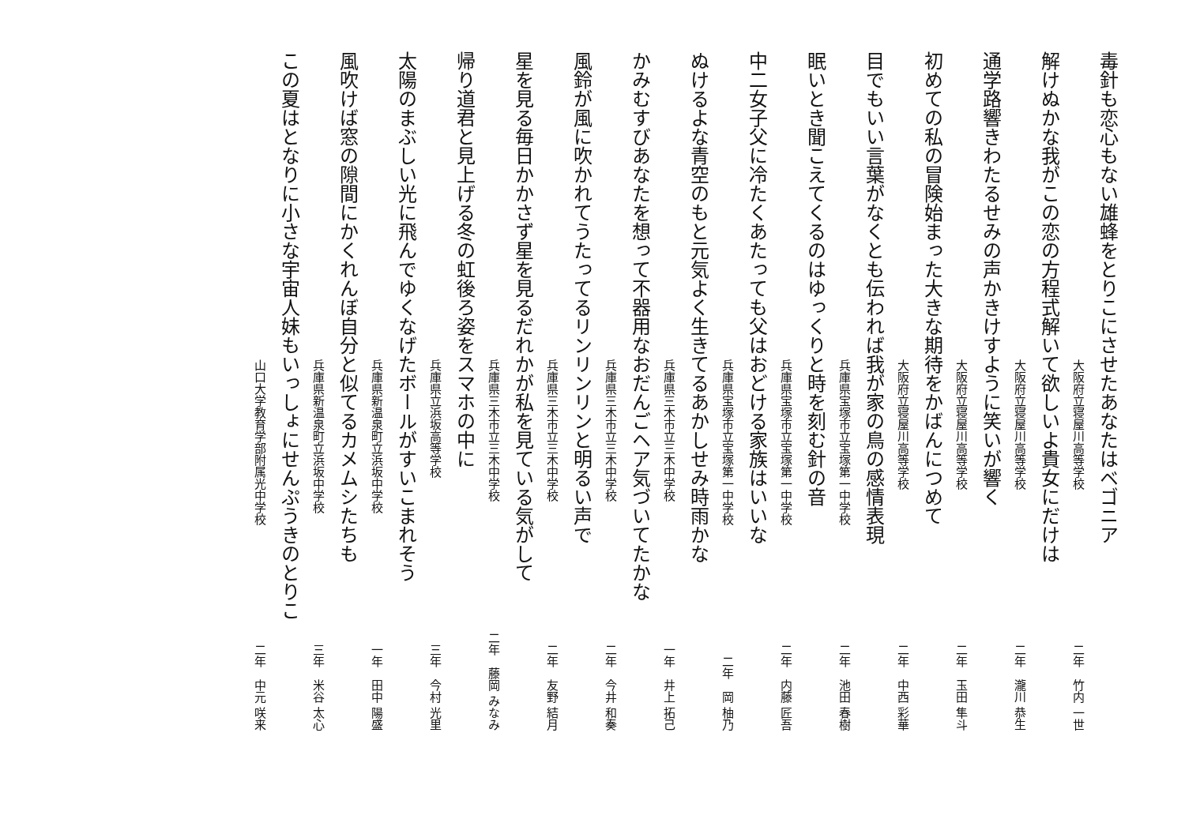毒針も恋心もない雄蜂をとりこにさせたあなたはベゴニア
大阪府立寝屋川高等学校 二年　竹内 一世
解けぬかな我がこの恋の方程式解いて欲しいよ貴女にだけは
大阪府立寝屋川高等学校 二年　瀧川 恭生
通学路響きわたるせみの声かきけすように笑いが響く
大阪府立寝屋川高等学校 二年　玉田 隼斗
初めての私の冒険始まった大きな期待をかばんにつめて
大阪府立寝屋川高等学校 二年　中西 彩華
目でもいい言葉がなくとも伝われば我が家の鳥の感情表現
兵庫県宝塚市立宝塚第一中学校 二年　池田 春樹
眠いとき聞こえてくるのはゆっくりと時を刻む針の音
兵庫県宝塚市立宝塚第一中学校 二年　内藤 匠吾
中二女子父に冷たくあたっても父はおどける家族はいいな
兵庫県宝塚市立宝塚第一中学校 二年　岡 柚乃
ぬけるよな青空のもと元気よく生きてるあかしせみ時雨かな
兵庫県三木市立三木中学校 一年　井上 拓己
かみむすびあなたを想って不器用なおだんごヘア気づいてたかな
兵庫県三木市立三木中学校 二年　今井 和奏
風鈴が風に吹かれてうたってるリンリンリンと明るい声で
兵庫県三木市立三木中学校 二年　友野 結月
星を見る毎日かかさず星を見るだれかが私を見ている気がして
兵庫県三木市立三木中学校 二年　藤岡 みなみ
帰り道君と見上げる冬の虹後ろ姿をスマホの中に
兵庫県立浜坂高等学校 三年　今村 光里
太陽のまぶしい光に飛んでゆくなげたボールがすいこまれそう
兵庫県新温泉町立浜坂中学校 一年　田中 陽盛
風吹けば窓の隙間にかくれんぼ自分と似てるカメムシたちも
兵庫県新温泉町立浜坂中学校 三年　米谷 太心
この夏はとなりに小さな宇宙人妹もいっしょにせんぷうきのとりこ
山口大学教育学部附属光中学校 二年　中元 咲来